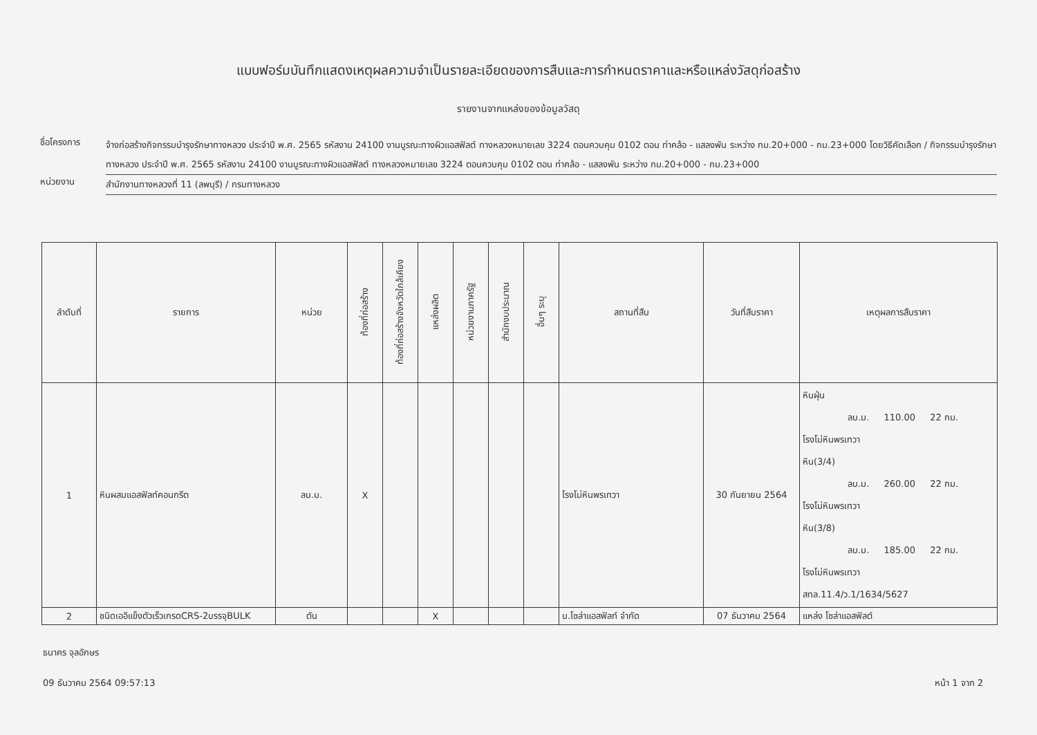แบบฟอร์มบันทึกแสดงเหตุผลความจำเป็นรายละเอียดของการสืบและการกำหนดราคาและหรือแหล่งวัสดุก่อสร้าง
รายงานจากแหล่งของข้อมูลวัสดุ
ชื่อโครงการ
จ้างก่อสร้างกิจกรรมบำรุงรักษาทางหลวง ประจำปี พ.ศ. 2565 รหัสงาน 24100 งานบูรณะทางผิวแอสฟัลต์ ทางหลวงหมายเลข 3224 ตอนควบคุม 0102 ตอน ท่าคล้อ - แสลงพัน ระหว่าง กม.20+000 - กม.23+000 โดยวิธีคัดเลือก / กิจกรรมบำรุงรักษาทางหลวง ประจำปี พ.ศ. 2565 รหัสงาน 24100 งานบูรณะทางผิวแอสฟัลต์ ทางหลวงหมายเลข 3224 ตอนควบคุม 0102 ตอน ท่าคล้อ - แสลงพัน ระหว่าง กม.20+000 - กม.23+000
หน่วยงาน
สำนักงานทางหลวงที่ 11 (ลพบุรี) / กรมทางหลวง
| ลำดับที่ | รายการ | หน่วย | ท้องที่ก่อสร้าง | ท้องที่ก่อสร้างจังหวัดใกล้เคียง | แหล่งผลิต | หน่วยงานภาครัฐ | สำนักงบประมาณ | อื่นๆ ระบุ | สถานที่สืบ | วันที่สืบราคา | เหตุผลการสืบราคา |
| --- | --- | --- | --- | --- | --- | --- | --- | --- | --- | --- | --- |
| 1 | หินผสมแอสฟัลท์คอนกรีต | ลบ.ม. | X | | | | | | โรงโม่หินพรเทวา | 30 กันยายน 2564 | หินฝุ่น ลบ.ม. 110.00 22 กม. โรงโม่หินพรเทวา หิน(3/4) ลบ.ม. 260.00 22 กม. โรงโม่หินพรเทวา หิน(3/8) ลบ.ม. 185.00 22 กม. โรงโม่หินพรเทวา สทล.11.4/ว.1/1634/5627 |
| 2 | ชนิดเออีแข็งตัวเร็วเกรดCRS-2บรรจุBULK | ตัน | | | X | | | | บ.โซล่าแอสฟัลท์ จำกัด | 07 ธันวาคม 2564 | แหล่ง โซล่าแอสฟัลต์ |
ธนาคร จุลอักษร
09 ธันวาคม 2564 09:57:13 หน้า 1 จาก 2